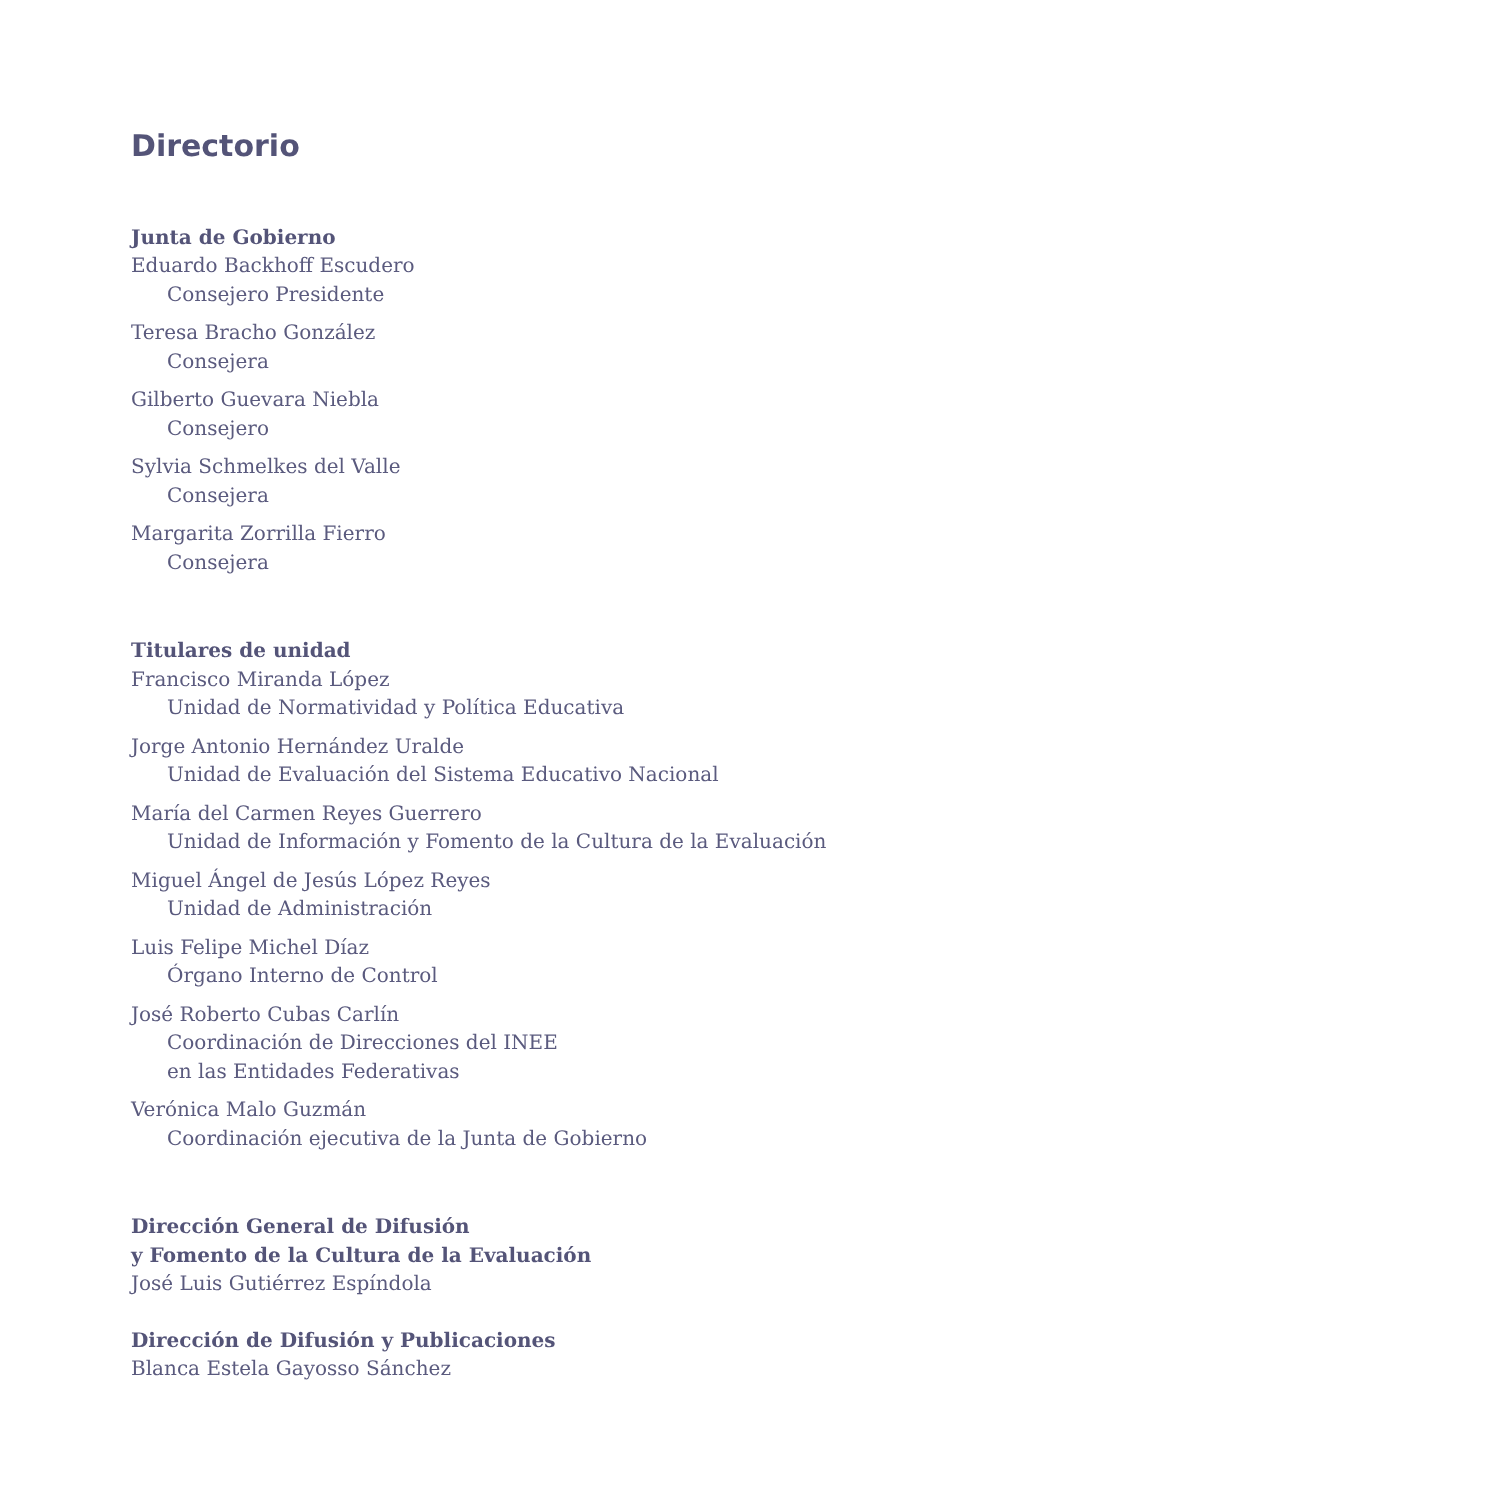Directorio
Junta de Gobierno
Eduardo Backhoff Escudero
Consejero Presidente
Teresa Bracho González
Consejera
Gilberto Guevara Niebla
Consejero
Sylvia Schmelkes del Valle
Consejera
Margarita Zorrilla Fierro
Consejera
Titulares de unidad
Francisco Miranda López
Unidad de Normatividad y Política Educativa
Jorge Antonio Hernández Uralde
Unidad de Evaluación del Sistema Educativo Nacional
María del Carmen Reyes Guerrero
Unidad de Información y Fomento de la Cultura de la Evaluación
Miguel Ángel de Jesús López Reyes
Unidad de Administración
Luis Felipe Michel Díaz
Órgano Interno de Control
José Roberto Cubas Carlín
Coordinación de Direcciones del INEE
en las Entidades Federativas
Verónica Malo Guzmán
Coordinación ejecutiva de la Junta de Gobierno
Dirección General de Difusión
y Fomento de la Cultura de la Evaluación
José Luis Gutiérrez Espíndola
Dirección de Difusión y Publicaciones
Blanca Estela Gayosso Sánchez